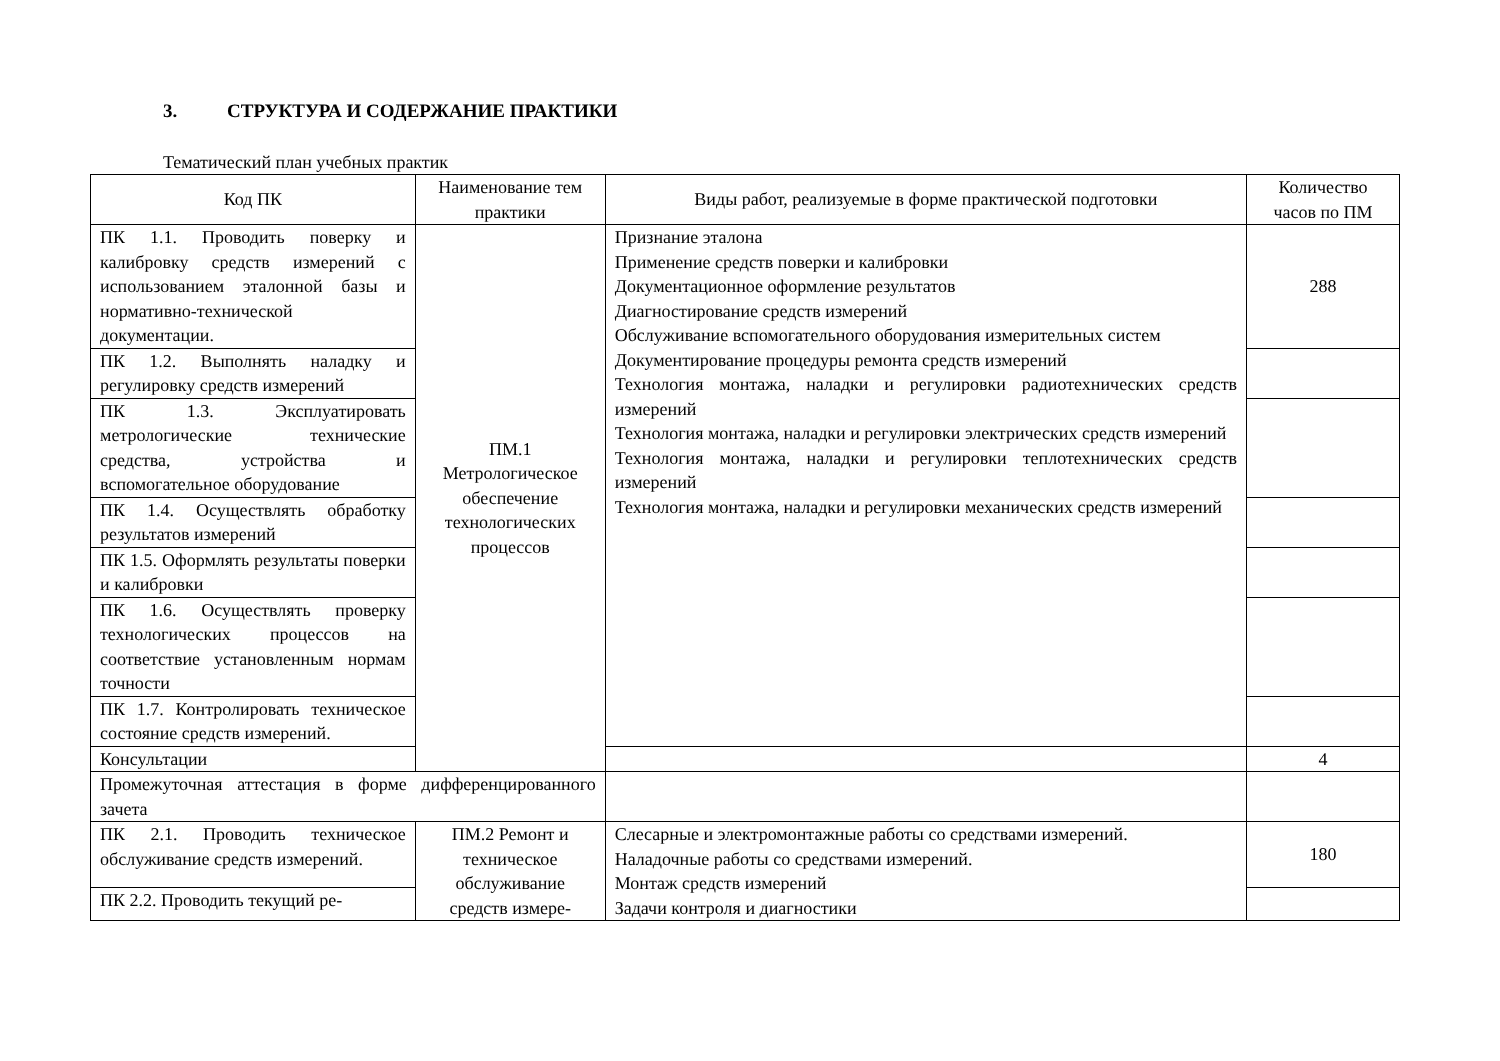3. СТРУКТУРА И СОДЕРЖАНИЕ ПРАКТИКИ
Тематический план учебных практик
| Код ПК | Наименование тем практики | Виды работ, реализуемые в форме практической подготовки | Количество часов по ПМ |
| --- | --- | --- | --- |
| ПК 1.1. Проводить поверку и калибровку средств измерений с использованием эталонной базы и нормативно-технической документации. | ПМ.1 Метрологическое обеспечение технологических процессов | Признание эталона Применение средств поверки и калибровки Документационное оформление результатов Диагностирование средств измерений Обслуживание вспомогательного оборудования измерительных систем Документирование процедуры ремонта средств измерений Технология монтажа, наладки и регулировки радиотехнических средств измерений Технология монтажа, наладки и регулировки электрических средств измерений Технология монтажа, наладки и регулировки теплотехнических средств измерений Технология монтажа, наладки и регулировки механических средств измерений | 288 |
| ПК 1.2. Выполнять наладку и регулировку средств измерений | | | |
| ПК 1.3. Эксплуатировать метрологические технические средства, устройства и вспомогательное оборудование | | | |
| ПК 1.4. Осуществлять обработку результатов измерений | | | |
| ПК 1.5. Оформлять результаты поверки и калибровки | | | |
| ПК 1.6. Осуществлять проверку технологических процессов на соответствие установленным нормам точности | | | |
| ПК 1.7. Контролировать техническое состояние средств измерений. | | | |
| Консультации | | | 4 |
| Промежуточная аттестация в форме дифференцированного зачета | | | |
| ПК 2.1. Проводить техническое обслуживание средств измерений. | ПМ.2 Ремонт и техническое обслуживание средств измере- | Слесарные и электромонтажные работы со средствами измерений. Наладочные работы со средствами измерений. Монтаж средств измерений Задачи контроля и диагностики | 180 |
| ПК 2.2. Проводить текущий ре- | | | |